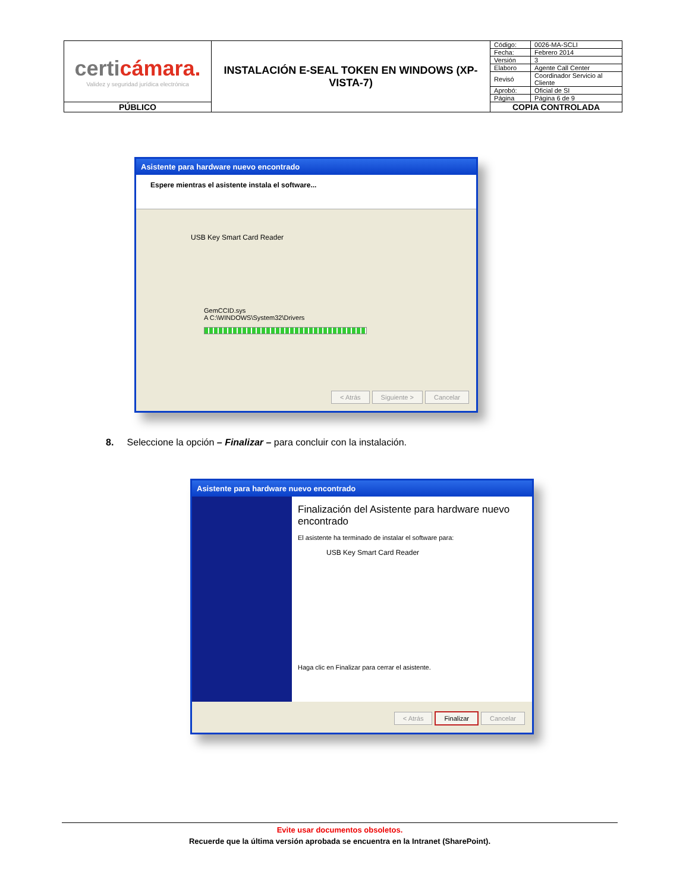| certi cámara. Validez y seguridad jurídica electrónica | INSTALACIÓN E-SEAL TOKEN EN WINDOWS (XP-VISTA-7) | Código: | 0026-MA-SCLI |
| | | Fecha: | Febrero 2014 |
| | | Versión | 3 |
| | | Elaboro | Agente Call Center |
| | | Revisó | Coordinador Servicio al Cliente |
| | | Aprobó: | Oficial de SI |
| | | Página | Página 6 de 9 |
| PÚBLICO | | COPIA CONTROLADA | |
Asistente para hardware nuevo encontrado
Espere mientras el asistente instala el software...
USB Key Smart Card Reader
GemCCID.sys
A C:\WINDOWS\System32\Drivers
< Atrás Siguiente > Cancelar
8. Seleccione la opción – Finalizar – para concluir con la instalación.
Asistente para hardware nuevo encontrado
Finalización del Asistente para hardware nuevo encontrado
El asistente ha terminado de instalar el software para:
USB Key Smart Card Reader
Haga clic en Finalizar para cerrar el asistente.
< Atrás Finalizar Cancelar
Evite usar documentos obsoletos.
Recuerde que la última versión aprobada se encuentra en la Intranet (SharePoint).